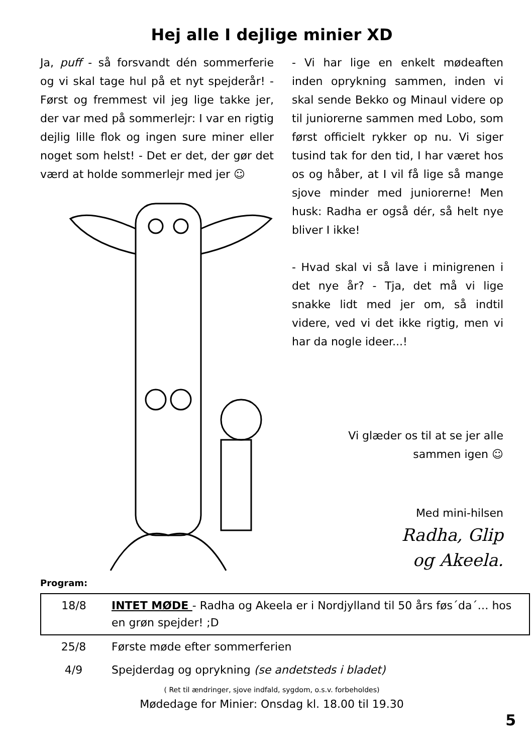Hej alle I dejlige minier XD
Ja, puff - så forsvandt dén sommerferie og vi skal tage hul på et nyt spejderår! - Først og fremmest vil jeg lige takke jer, der var med på sommerlejr: I var en rigtig dejlig lille flok og ingen sure miner eller noget som helst! - Det er det, der gør det værd at holde sommerlejr med jer ☺
- Vi har lige en enkelt mødeaften inden oprykning sammen, inden vi skal sende Bekko og Minaul videre op til juniorerne sammen med Lobo, som først officielt rykker op nu. Vi siger tusind tak for den tid, I har været hos os og håber, at I vil få lige så mange sjove minder med juniorerne! Men husk: Radha er også dér, så helt nye bliver I ikke!
- Hvad skal vi så lave i minigrenen i det nye år? - Tja, det må vi lige snakke lidt med jer om, så indtil videre, ved vi det ikke rigtig, men vi har da nogle ideer...!
Vi glæder os til at se jer alle
sammen igen ☺
Med mini-hilsen
Radha, Glip
og Akeela.
Program:
| 18/8 | INTET MØDE - Radha og Akeela er i Nordjylland til 50 års føs´da´… hos en grøn spejder! ;D |
| 25/8 | Første møde efter sommerferien |
| 4/9 | Spejderdag og oprykning (se andetsteds i bladet) |
( Ret til ændringer, sjove indfald, sygdom, o.s.v. forbeholdes)
Mødedage for Minier: Onsdag kl. 18.00 til 19.30
5